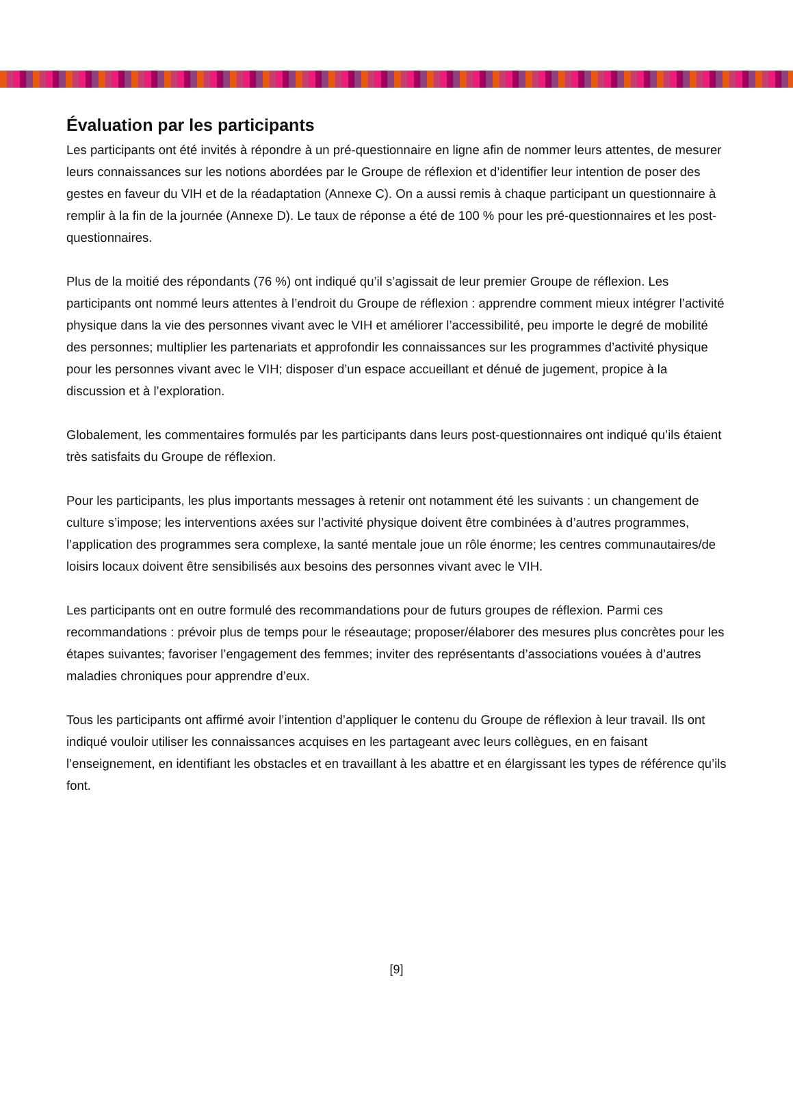Évaluation par les participants
Les participants ont été invités à répondre à un pré-questionnaire en ligne afin de nommer leurs attentes, de mesurer leurs connaissances sur les notions abordées par le Groupe de réflexion et d’identifier leur intention de poser des gestes en faveur du VIH et de la réadaptation (Annexe C). On a aussi remis à chaque participant un questionnaire à remplir à la fin de la journée (Annexe D). Le taux de réponse a été de 100 % pour les pré-questionnaires et les post-questionnaires.
Plus de la moitié des répondants (76 %) ont indiqué qu’il s’agissait de leur premier Groupe de réflexion. Les participants ont nommé leurs attentes à l’endroit du Groupe de réflexion : apprendre comment mieux intégrer l’activité physique dans la vie des personnes vivant avec le VIH et améliorer l’accessibilité, peu importe le degré de mobilité des personnes; multiplier les partenariats et approfondir les connaissances sur les programmes d’activité physique pour les personnes vivant avec le VIH; disposer d’un espace accueillant et dénué de jugement, propice à la discussion et à l’exploration.
Globalement, les commentaires formulés par les participants dans leurs post-questionnaires ont indiqué qu’ils étaient très satisfaits du Groupe de réflexion.
Pour les participants, les plus importants messages à retenir ont notamment été les suivants : un changement de culture s’impose; les interventions axées sur l’activité physique doivent être combinées à d’autres programmes, l’application des programmes sera complexe, la santé mentale joue un rôle énorme; les centres communautaires/de loisirs locaux doivent être sensibilisés aux besoins des personnes vivant avec le VIH.
Les participants ont en outre formulé des recommandations pour de futurs groupes de réflexion. Parmi ces recommandations : prévoir plus de temps pour le réseautage; proposer/élaborer des mesures plus concrètes pour les étapes suivantes; favoriser l’engagement des femmes; inviter des représentants d’associations vouées à d’autres maladies chroniques pour apprendre d’eux.
Tous les participants ont affirmé avoir l’intention d’appliquer le contenu du Groupe de réflexion à leur travail. Ils ont indiqué vouloir utiliser les connaissances acquises en les partageant avec leurs collègues, en en faisant l’enseignement, en identifiant les obstacles et en travaillant à les abattre et en élargissant les types de référence qu’ils font.
[9]